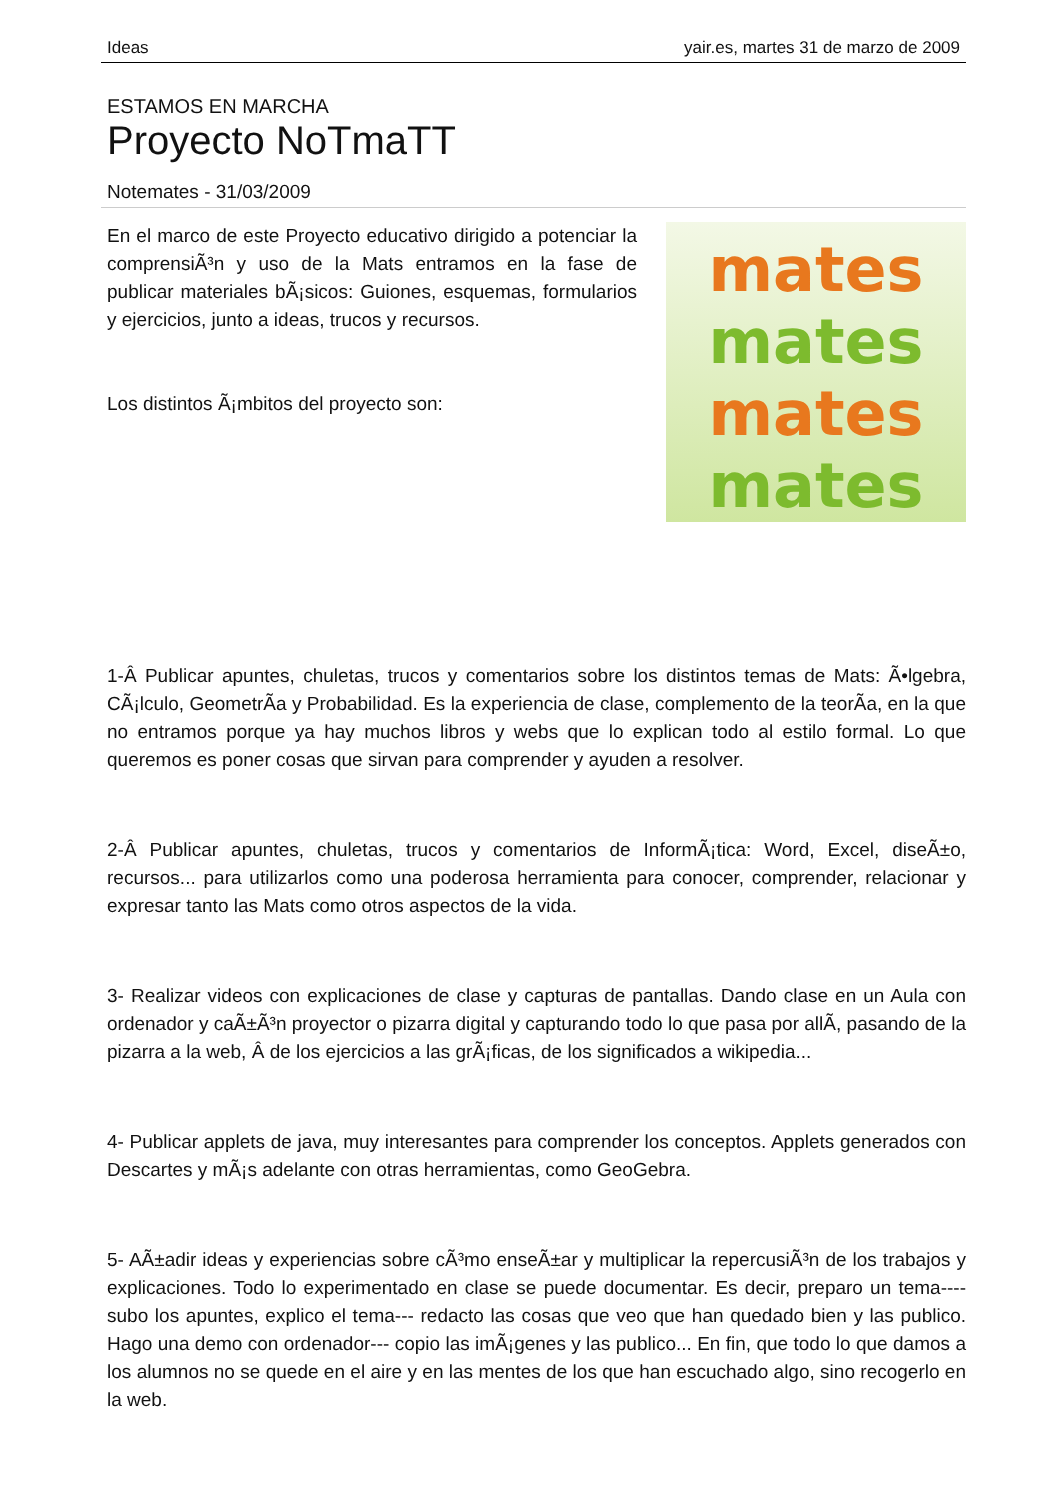Ideas yair.es, martes 31 de marzo de 2009
ESTAMOS EN MARCHA
Proyecto NoTmaTT
Notemates - 31/03/2009
En el marco de este Proyecto educativo dirigido a potenciar la comprensiÃ³n y uso de la Mats entramos en la fase de publicar materiales bÃ¡sicos: Guiones, esquemas, formularios y ejercicios, junto a ideas, trucos y recursos.
Los distintos Ã¡mbitos del proyecto son:
mates
mates
mates
mates
1-Â Publicar apuntes, chuletas, trucos y comentarios sobre los distintos temas de Mats: Ã•lgebra, CÃ¡lculo, GeometrÃ­a y Probabilidad. Es la experiencia de clase, complemento de la teorÃ­a, en la que no entramos porque ya hay muchos libros y webs que lo explican todo al estilo formal. Lo que queremos es poner cosas que sirvan para comprender y ayuden a resolver.
2-Â Publicar apuntes, chuletas, trucos y comentarios de InformÃ¡tica: Word, Excel, diseÃ±o, recursos... para utilizarlos como una poderosa herramienta para conocer, comprender, relacionar y expresar tanto las Mats como otros aspectos de la vida.
3- Realizar videos con explicaciones de clase y capturas de pantallas. Dando clase en un Aula con ordenador y caÃ±Ã³n proyector o pizarra digital y capturando todo lo que pasa por allÃ­, pasando de la pizarra a la web, Â de los ejercicios a las grÃ¡ficas, de los significados a wikipedia...
4- Publicar applets de java, muy interesantes para comprender los conceptos. Applets generados con Descartes y mÃ¡s adelante con otras herramientas, como GeoGebra.
5- AÃ±adir ideas y experiencias sobre cÃ³mo enseÃ±ar y multiplicar la repercusiÃ³n de los trabajos y explicaciones. Todo lo experimentado en clase se puede documentar. Es decir, preparo un tema---- subo los apuntes, explico el tema--- redacto las cosas que veo que han quedado bien y las publico. Hago una demo con ordenador--- copio las imÃ¡genes y las publico... En fin, que todo lo que damos a los alumnos no se quede en el aire y en las mentes de los que han escuchado algo, sino recogerlo en la web.